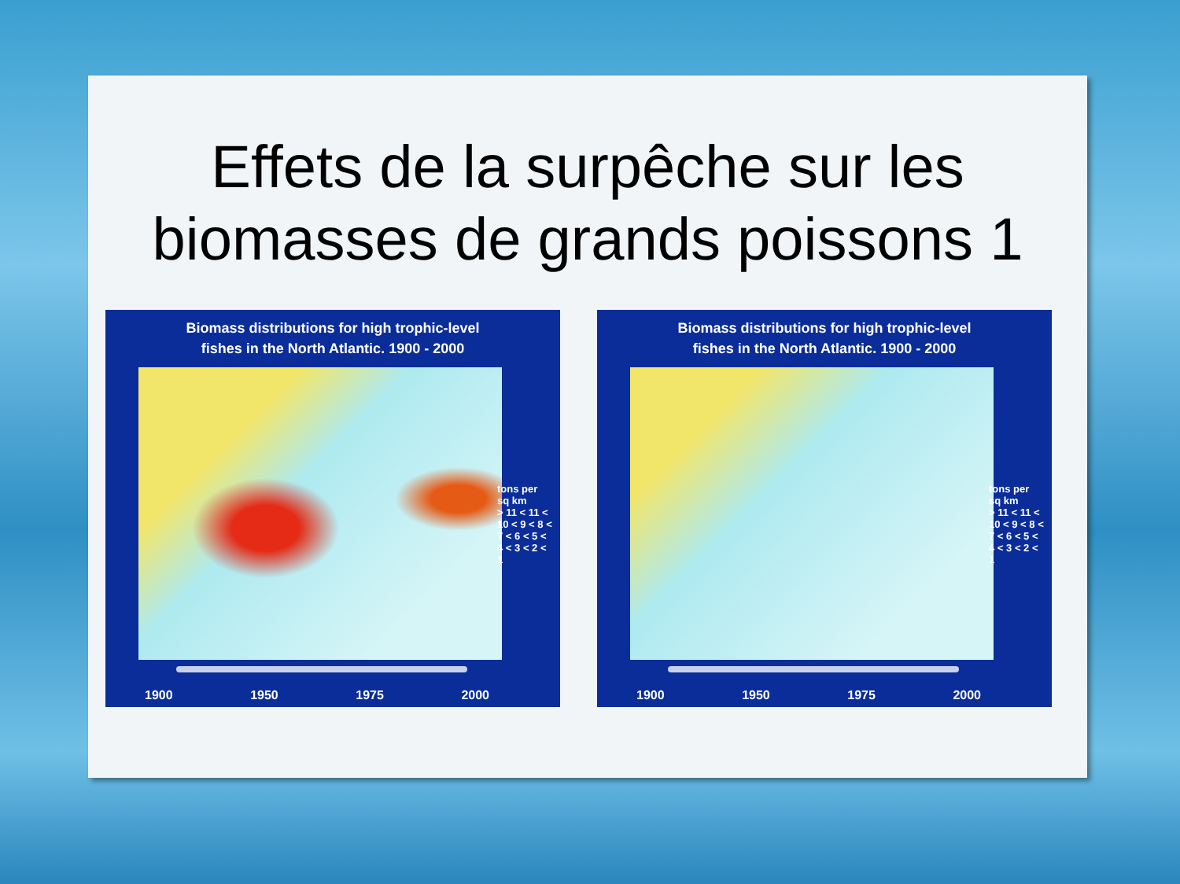Effets de la surpêche sur les biomasses de grands poissons 1
Biomass distributions for high trophic-level
fishes in the North Atlantic. 1900 - 2000
tons per sq km
> 11 < 11 < 10 < 9 < 8 < 7 < 6 < 5 < 4 < 3 < 2 < 1
1900 1950 1975 2000
Biomass distributions for high trophic-level
fishes in the North Atlantic. 1900 - 2000
tons per sq km
> 11 < 11 < 10 < 9 < 8 < 7 < 6 < 5 < 4 < 3 < 2 < 1
1900 1950 1975 2000